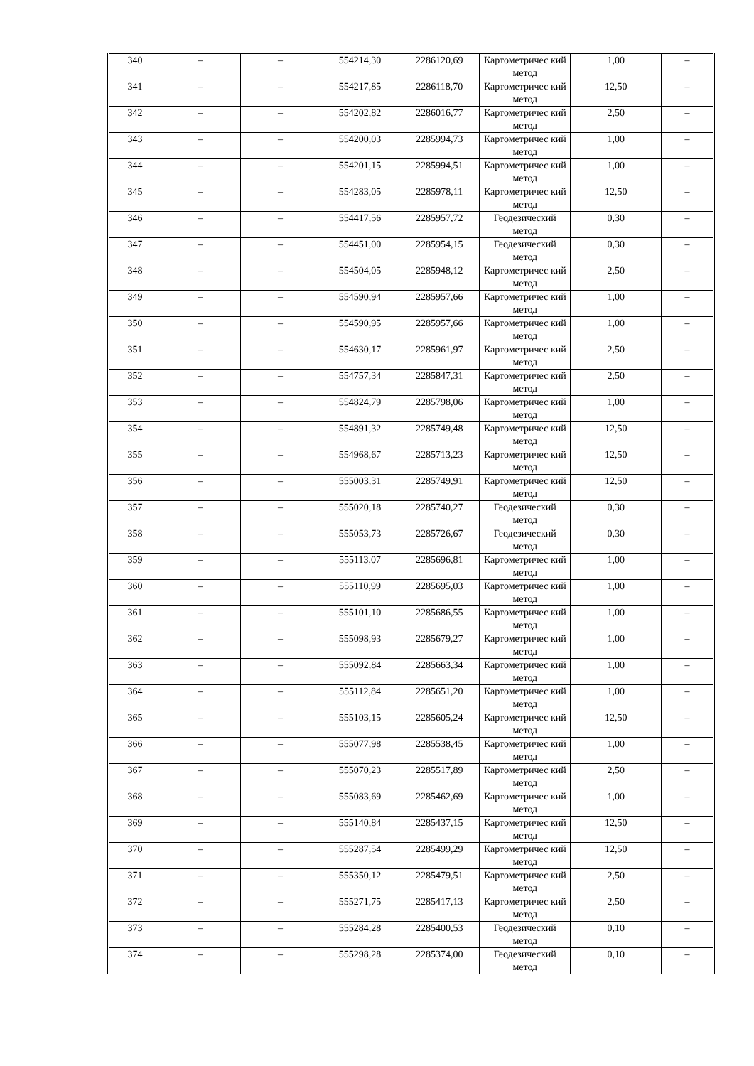| 340 | – | – | 554214,30 | 2286120,69 | Картометричес кий метод | 1,00 | – |
| 341 | – | – | 554217,85 | 2286118,70 | Картометричес кий метод | 12,50 | – |
| 342 | – | – | 554202,82 | 2286016,77 | Картометричес кий метод | 2,50 | – |
| 343 | – | – | 554200,03 | 2285994,73 | Картометричес кий метод | 1,00 | – |
| 344 | – | – | 554201,15 | 2285994,51 | Картометричес кий метод | 1,00 | – |
| 345 | – | – | 554283,05 | 2285978,11 | Картометричес кий метод | 12,50 | – |
| 346 | – | – | 554417,56 | 2285957,72 | Геодезический метод | 0,30 | – |
| 347 | – | – | 554451,00 | 2285954,15 | Геодезический метод | 0,30 | – |
| 348 | – | – | 554504,05 | 2285948,12 | Картометричес кий метод | 2,50 | – |
| 349 | – | – | 554590,94 | 2285957,66 | Картометричес кий метод | 1,00 | – |
| 350 | – | – | 554590,95 | 2285957,66 | Картометричес кий метод | 1,00 | – |
| 351 | – | – | 554630,17 | 2285961,97 | Картометричес кий метод | 2,50 | – |
| 352 | – | – | 554757,34 | 2285847,31 | Картометричес кий метод | 2,50 | – |
| 353 | – | – | 554824,79 | 2285798,06 | Картометричес кий метод | 1,00 | – |
| 354 | – | – | 554891,32 | 2285749,48 | Картометричес кий метод | 12,50 | – |
| 355 | – | – | 554968,67 | 2285713,23 | Картометричес кий метод | 12,50 | – |
| 356 | – | – | 555003,31 | 2285749,91 | Картометричес кий метод | 12,50 | – |
| 357 | – | – | 555020,18 | 2285740,27 | Геодезический метод | 0,30 | – |
| 358 | – | – | 555053,73 | 2285726,67 | Геодезический метод | 0,30 | – |
| 359 | – | – | 555113,07 | 2285696,81 | Картометричес кий метод | 1,00 | – |
| 360 | – | – | 555110,99 | 2285695,03 | Картометричес кий метод | 1,00 | – |
| 361 | – | – | 555101,10 | 2285686,55 | Картометричес кий метод | 1,00 | – |
| 362 | – | – | 555098,93 | 2285679,27 | Картометричес кий метод | 1,00 | – |
| 363 | – | – | 555092,84 | 2285663,34 | Картометричес кий метод | 1,00 | – |
| 364 | – | – | 555112,84 | 2285651,20 | Картометричес кий метод | 1,00 | – |
| 365 | – | – | 555103,15 | 2285605,24 | Картометричес кий метод | 12,50 | – |
| 366 | – | – | 555077,98 | 2285538,45 | Картометричес кий метод | 1,00 | – |
| 367 | – | – | 555070,23 | 2285517,89 | Картометричес кий метод | 2,50 | – |
| 368 | – | – | 555083,69 | 2285462,69 | Картометричес кий метод | 1,00 | – |
| 369 | – | – | 555140,84 | 2285437,15 | Картометричес кий метод | 12,50 | – |
| 370 | – | – | 555287,54 | 2285499,29 | Картометричес кий метод | 12,50 | – |
| 371 | – | – | 555350,12 | 2285479,51 | Картометричес кий метод | 2,50 | – |
| 372 | – | – | 555271,75 | 2285417,13 | Картометричес кий метод | 2,50 | – |
| 373 | – | – | 555284,28 | 2285400,53 | Геодезический метод | 0,10 | – |
| 374 | – | – | 555298,28 | 2285374,00 | Геодезический метод | 0,10 | – |